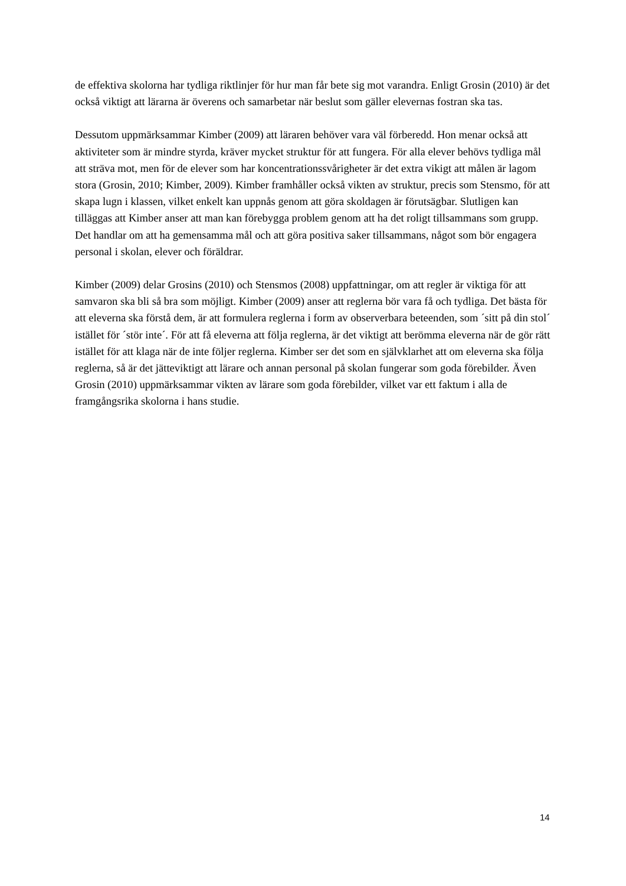de effektiva skolorna har tydliga riktlinjer för hur man får bete sig mot varandra. Enligt Grosin (2010) är det också viktigt att lärarna är överens och samarbetar när beslut som gäller elevernas fostran ska tas.
Dessutom uppmärksammar Kimber (2009) att läraren behöver vara väl förberedd. Hon menar också att aktiviteter som är mindre styrda, kräver mycket struktur för att fungera. För alla elever behövs tydliga mål att sträva mot, men för de elever som har koncentrationssvårigheter är det extra vikigt att målen är lagom stora (Grosin, 2010; Kimber, 2009). Kimber framhåller också vikten av struktur, precis som Stensmo, för att skapa lugn i klassen, vilket enkelt kan uppnås genom att göra skoldagen är förutsägbar. Slutligen kan tilläggas att Kimber anser att man kan förebygga problem genom att ha det roligt tillsammans som grupp. Det handlar om att ha gemensamma mål och att göra positiva saker tillsammans, något som bör engagera personal i skolan, elever och föräldrar.
Kimber (2009) delar Grosins (2010) och Stensmos (2008) uppfattningar, om att regler är viktiga för att samvaron ska bli så bra som möjligt. Kimber (2009) anser att reglerna bör vara få och tydliga. Det bästa för att eleverna ska förstå dem, är att formulera reglerna i form av observerbara beteenden, som ´sitt på din stol´ istället för ´stör inte´. För att få eleverna att följa reglerna, är det viktigt att berömma eleverna när de gör rätt istället för att klaga när de inte följer reglerna. Kimber ser det som en självklarhet att om eleverna ska följa reglerna, så är det jätteviktigt att lärare och annan personal på skolan fungerar som goda förebilder. Även Grosin (2010) uppmärksammar vikten av lärare som goda förebilder, vilket var ett faktum i alla de framgångsrika skolorna i hans studie.
14